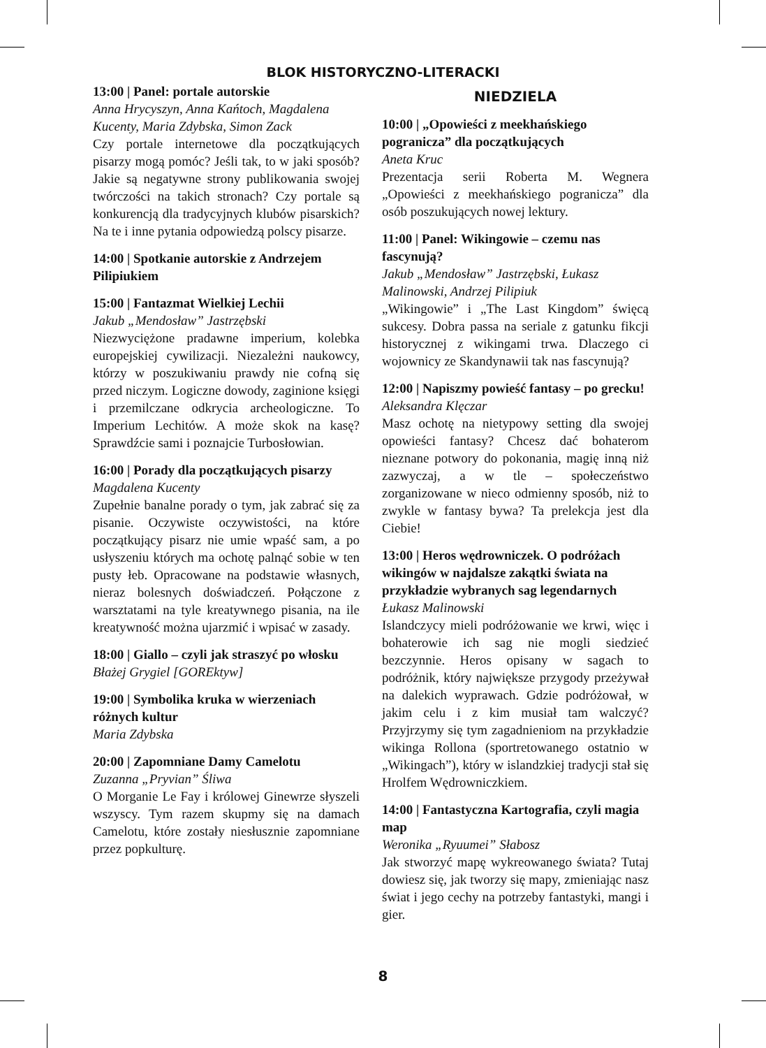BLOK HISTORYCZNO-LITERACKI
13:00 | Panel: portale autorskie
Anna Hrycyszyn, Anna Kańtoch, Magdalena Kucenty, Maria Zdybska, Simon Zack
Czy portale internetowe dla początkujących pisarzy mogą pomóc? Jeśli tak, to w jaki sposób? Jakie są negatywne strony publikowania swojej twórczości na takich stronach? Czy portale są konkurencją dla tradycyjnych klubów pisarskich? Na te i inne pytania odpowiedzą polscy pisarze.
14:00 | Spotkanie autorskie z Andrzejem Pilipiukiem
15:00 | Fantazmat Wielkiej Lechii
Jakub „Mendosław” Jastrzębski
Niezwyciężone pradawne imperium, kolebka europejskiej cywilizacji. Niezależni naukowcy, którzy w poszukiwaniu prawdy nie cofną się przed niczym. Logiczne dowody, zaginione księgi i przemilczane odkrycia archeologiczne. To Imperium Lechitów. A może skok na kasę? Sprawdźcie sami i poznajcie Turbosłowian.
16:00 | Porady dla początkujących pisarzy
Magdalena Kucenty
Zupełnie banalne porady o tym, jak zabrać się za pisanie. Oczywiste oczywistości, na które początkujący pisarz nie umie wpaść sam, a po usłyszeniu których ma ochotę palnąć sobie w ten pusty łeb. Opracowane na podstawie własnych, nieraz bolesnych doświadczeń. Połączone z warsztatami na tyle kreatywnego pisania, na ile kreatywność można ujarzmić i wpisać w zasady.
18:00 | Giallo – czyli jak straszyć po włosku
Błażej Grygiel [GOREktyw]
19:00 | Symbolika kruka w wierzeniach różnych kultur
Maria Zdybska
20:00 | Zapomniane Damy Camelotu
Zuzanna „Pryvian” Śliwa
O Morganie Le Fay i królowej Ginewrze słyszeli wszyscy. Tym razem skupmy się na damach Camelotu, które zostały niesłusznie zapomniane przez popkulturę.
NIEDZIELA
10:00 | „Opowieści z meekhańskiego pogranicza” dla początkujących
Aneta Kruc
Prezentacja serii Roberta M. Wegnera „Opowieści z meekhańskiego pogranicza” dla osób poszukujących nowej lektury.
11:00 | Panel: Wikingowie – czemu nas fascynują?
Jakub „Mendosław” Jastrzębski, Łukasz Malinowski, Andrzej Pilipiuk
„Wikingowie” i „The Last Kingdom” święcą sukcesy. Dobra passa na seriale z gatunku fikcji historycznej z wikingami trwa. Dlaczego ci wojownicy ze Skandynawii tak nas fascynują?
12:00 | Napiszmy powieść fantasy – po grecku!
Aleksandra Klęczar
Masz ochotę na nietypowy setting dla swojej opowieści fantasy? Chcesz dać bohaterom nieznane potwory do pokonania, magię inną niż zazwyczaj, a w tle – społeczeństwo zorganizowane w nieco odmienny sposób, niż to zwykle w fantasy bywa? Ta prelekcja jest dla Ciebie!
13:00 | Heros wędrowniczek. O podróżach wikingów w najdalsze zakątki świata na przykładzie wybranych sag legendarnych
Łukasz Malinowski
Islandczycy mieli podróżowanie we krwi, więc i bohaterowie ich sag nie mogli siedzieć bezczynnie. Heros opisany w sagach to podróżnik, który największe przygody przeżywał na dalekich wyprawach. Gdzie podróżował, w jakim celu i z kim musiał tam walczyć? Przyjrzymy się tym zagadnieniom na przykładzie wikinga Rollona (sportretowanego ostatnio w „Wikingach”), który w islandzkiej tradycji stał się Hrolfem Wędrowniczkiem.
14:00 | Fantastyczna Kartografia, czyli magia map
Weronika „Ryuumei” Słabosz
Jak stworzyć mapę wykreowanego świata? Tutaj dowiesz się, jak tworzy się mapy, zmieniając nasz świat i jego cechy na potrzeby fantastyki, mangi i gier.
8